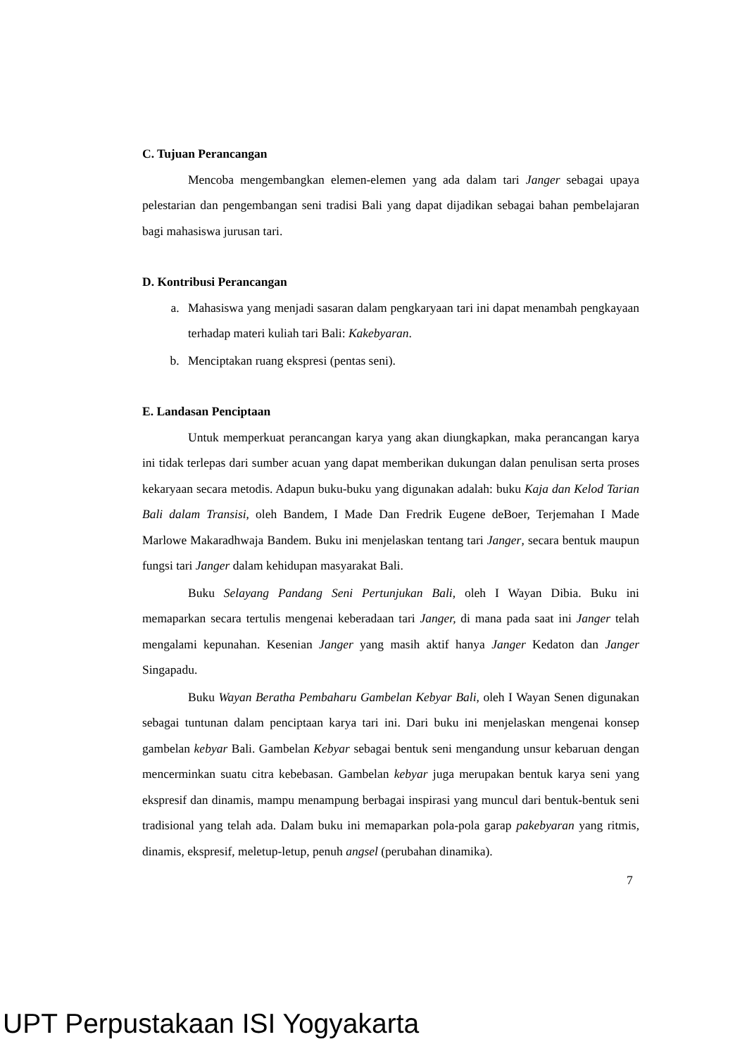C. Tujuan Perancangan
Mencoba mengembangkan elemen-elemen yang ada dalam tari Janger sebagai upaya pelestarian dan pengembangan seni tradisi Bali yang dapat dijadikan sebagai bahan pembelajaran bagi mahasiswa jurusan tari.
D. Kontribusi Perancangan
a. Mahasiswa yang menjadi sasaran dalam pengkaryaan tari ini dapat menambah pengkayaan terhadap materi kuliah tari Bali: Kakebyaran.
b. Menciptakan ruang ekspresi (pentas seni).
E. Landasan Penciptaan
Untuk memperkuat perancangan karya yang akan diungkapkan, maka perancangan karya ini tidak terlepas dari sumber acuan yang dapat memberikan dukungan dalan penulisan serta proses kekaryaan secara metodis. Adapun buku-buku yang digunakan adalah: buku Kaja dan Kelod Tarian Bali dalam Transisi, oleh Bandem, I Made Dan Fredrik Eugene deBoer, Terjemahan I Made Marlowe Makaradhwaja Bandem. Buku ini menjelaskan tentang tari Janger, secara bentuk maupun fungsi tari Janger dalam kehidupan masyarakat Bali.
Buku Selayang Pandang Seni Pertunjukan Bali, oleh I Wayan Dibia. Buku ini memaparkan secara tertulis mengenai keberadaan tari Janger, di mana pada saat ini Janger telah mengalami kepunahan. Kesenian Janger yang masih aktif hanya Janger Kedaton dan Janger Singapadu.
Buku Wayan Beratha Pembaharu Gambelan Kebyar Bali, oleh I Wayan Senen digunakan sebagai tuntunan dalam penciptaan karya tari ini. Dari buku ini menjelaskan mengenai konsep gambelan kebyar Bali. Gambelan Kebyar sebagai bentuk seni mengandung unsur kebaruan dengan mencerminkan suatu citra kebebasan. Gambelan kebyar juga merupakan bentuk karya seni yang ekspresif dan dinamis, mampu menampung berbagai inspirasi yang muncul dari bentuk-bentuk seni tradisional yang telah ada. Dalam buku ini memaparkan pola-pola garap pakebyaran yang ritmis, dinamis, ekspresif, meletup-letup, penuh angsel (perubahan dinamika).
7
UPT Perpustakaan ISI Yogyakarta